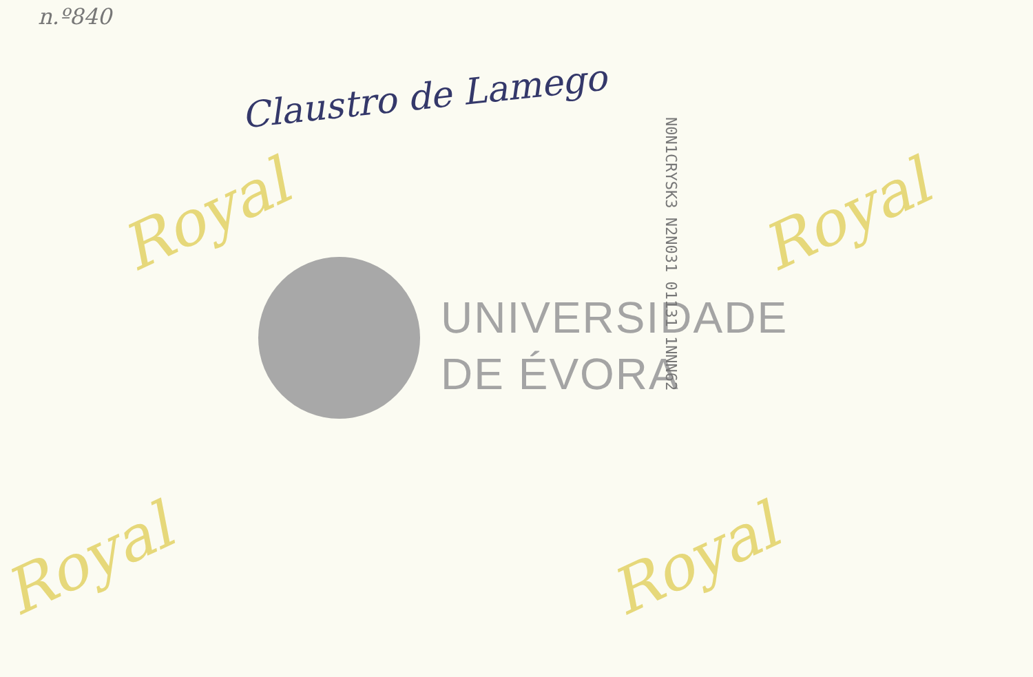n.º840
Claustro de Lamego
Royal Royal
Royal Royal
UNIVERSIDADE
DE ÉVORA
N0N1CRYSK3 N2N031 01131 1NNN62